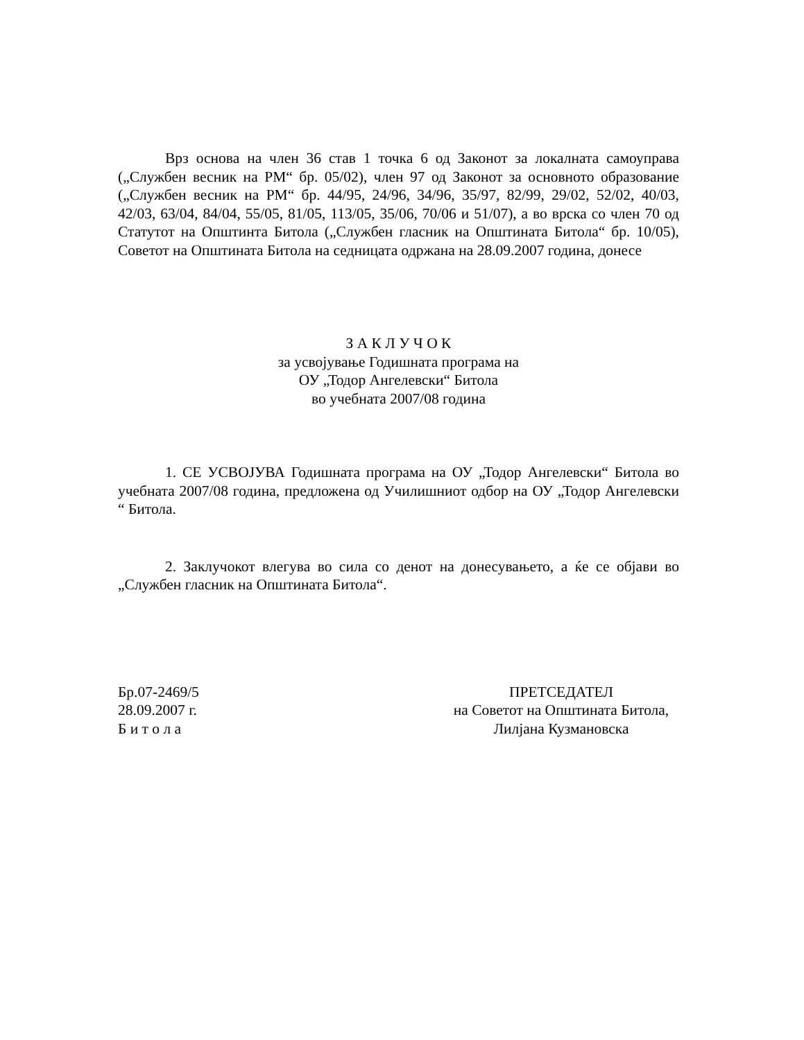Врз основа на член 36 став 1 точка 6 од Законот за локалната самоуправа („Службен весник на РМ“ бр. 05/02), член 97 од Законот за основното образование („Службен весник на РМ“ бр. 44/95, 24/96, 34/96, 35/97, 82/99, 29/02, 52/02, 40/03, 42/03, 63/04, 84/04, 55/05, 81/05, 113/05, 35/06, 70/06 и 51/07), а во врска со член 70 од Статутот на Општинта Битола („Службен гласник на Општината Битола“ бр. 10/05), Советот на Општината Битола на седницата одржана на 28.09.2007 година, донесе
З А К Л У Ч О К
за усвојување Годишната програма на
ОУ „Тодор Ангелевски“ Битола
во учебната 2007/08 година
1. СЕ УСВОЈУВА Годишната програма на ОУ „Тодор Ангелевски“ Битола во учебната 2007/08 година, предложена од Училишниот одбор на ОУ „Тодор Ангелевски “ Битола.
2. Заклучокот влегува во сила со денот на донесувањето, а ќе се објави во „Службен гласник на Општината Битола“.
Бр.07-2469/5
28.09.2007 г.
Б и т о л а
ПРЕТСЕДАТЕЛ
на Советот на Општината Битола,
Лилјана Кузмановска